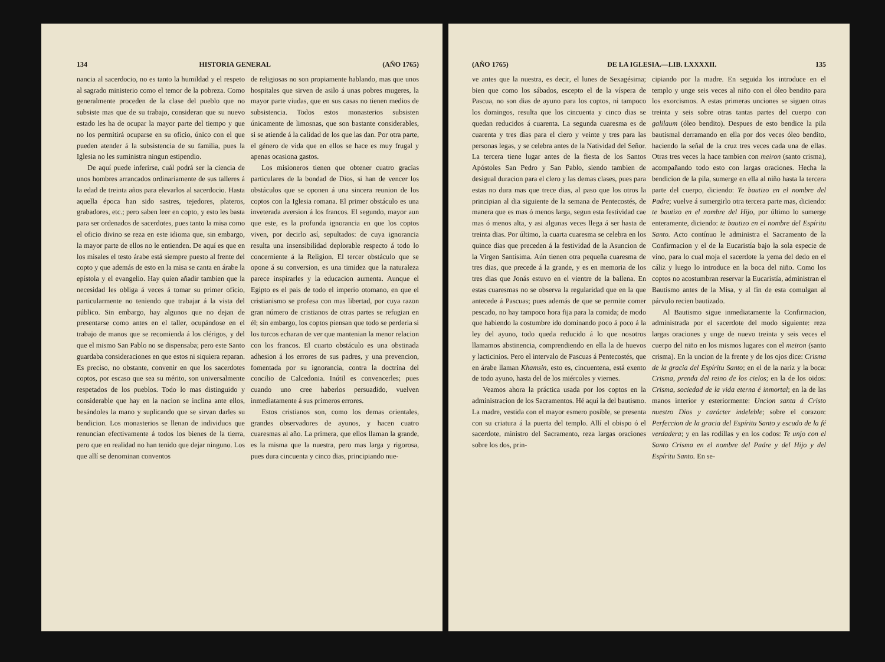134 HISTORIA GENERAL (AÑO 1765)
nancia al sacerdocio, no es tanto la humildad y el respeto al sagrado ministerio como el temor de la pobreza. Como generalmente proceden de la clase del pueblo que no subsiste mas que de su trabajo, consideran que su nuevo estado les ha de ocupar la mayor parte del tiempo y que no los permitirá ocuparse en su oficio, único con el que pueden atender á la subsistencia de su familia, pues la Iglesia no les suministra ningun estipendio.
De aquí puede inferirse, cuál podrá ser la ciencia de unos hombres arrancados ordinariamente de sus talleres á la edad de treinta años para elevarlos al sacerdocio. Hasta aquella época han sido sastres, tejedores, plateros, grabadores, etc.; pero saben leer en copto, y esto les basta para ser ordenados de sacerdotes, pues tanto la misa como el oficio divino se reza en este idioma que, sin embargo, la mayor parte de ellos no le entienden. De aquí es que en los misales el testo árabe está siempre puesto al frente del copto y que además de esto en la misa se canta en árabe la epístola y el evangelio. Hay quien añadir tambien que la necesidad les obliga á veces á tomar su primer oficio, particularmente no teniendo que trabajar á la vista del público. Sin embargo, hay algunos que no dejan de presentarse como antes en el taller, ocupándose en el trabajo de manos que se recomienda á los clérigos, y del que el mismo San Pablo no se dispensaba; pero este Santo guardaba consideraciones en que estos ni siquiera reparan. Es preciso, no obstante, convenir en que los sacerdotes coptos, por escaso que sea su mérito, son universalmente respetados de los pueblos. Todo lo mas distinguido y considerable que hay en la nacion se inclina ante ellos, besándoles la mano y suplicando que se sirvan darles su bendicion. Los monasterios se llenan de individuos que renuncian efectivamente á todos los bienes de la tierra, pero que en realidad no han tenido que dejar ninguno. Los que allí se denominan conventos
de religiosas no son propiamente hablando, mas que unos hospitales que sirven de asilo á unas pobres mugeres, la mayor parte viudas, que en sus casas no tienen medios de subsistencia. Todos estos monasterios subsisten únicamente de limosnas, que son bastante considerables, si se atiende á la calidad de los que las dan. Por otra parte, el género de vida que en ellos se hace es muy frugal y apenas ocasiona gastos.
Los misioneros tienen que obtener cuatro gracias particulares de la bondad de Dios, si han de vencer los obstáculos que se oponen á una sincera reunion de los coptos con la Iglesia romana. El primer obstáculo es una inveterada aversion á los francos. El segundo, mayor aun que este, es la profunda ignorancia en que los coptos viven, por decirlo así, sepultados: de cuya ignorancia resulta una insensibilidad deplorable respecto á todo lo concerniente á la Religion. El tercer obstáculo que se opone á su conversion, es una timidez que la naturaleza parece inspirarles y la educacion aumenta. Aunque el Egipto es el pais de todo el imperio otomano, en que el cristianismo se profesa con mas libertad, por cuya razon gran número de cristianos de otras partes se refugian en él; sin embargo, los coptos piensan que todo se perderia si los turcos echaran de ver que mantenian la menor relacion con los francos. El cuarto obstáculo es una obstinada adhesion á los errores de sus padres, y una prevencion, fomentada por su ignorancia, contra la doctrina del concilio de Calcedonia. Inútil es convencerles; pues cuando uno cree haberlos persuadido, vuelven inmediatamente á sus primeros errores.
Estos cristianos son, como los demas orientales, grandes observadores de ayunos, y hacen cuatro cuaresmas al año. La primera, que ellos llaman la grande, es la misma que la nuestra, pero mas larga y rigorosa, pues dura cincuenta y cinco dias, principiando nue-
(AÑO 1765) DE LA IGLESIA.—LIB. LXXXXII. 135
ve antes que la nuestra, es decir, el lunes de Sexagésima; bien que como los sábados, escepto el de la víspera de Pascua, no son dias de ayuno para los coptos, ni tampoco los domingos, resulta que los cincuenta y cinco dias se quedan reducidos á cuarenta. La segunda cuaresma es de cuarenta y tres dias para el clero y veinte y tres para las personas legas, y se celebra antes de la Natividad del Señor. La tercera tiene lugar antes de la fiesta de los Santos Apóstoles San Pedro y San Pablo, siendo tambien de desigual duracion para el clero y las demas clases, pues para estas no dura mas que trece dias, al paso que los otros la principian al dia siguiente de la semana de Pentecostés, de manera que es mas ó menos larga, segun esta festividad cae mas ó menos alta, y asi algunas veces llega á ser hasta de treinta dias. Por último, la cuarta cuaresma se celebra en los quince dias que preceden á la festividad de la Asuncion de la Virgen Santísima. Aún tienen otra pequeña cuaresma de tres dias, que precede á la grande, y es en memoria de los tres dias que Jonás estuvo en el vientre de la ballena. En estas cuaresmas no se observa la regularidad que en la que antecede á Pascuas; pues además de que se permite comer pescado, no hay tampoco hora fija para la comida; de modo que habiendo la costumbre ido dominando poco á poco á la ley del ayuno, todo queda reducido á lo que nosotros llamamos abstinencia, comprendiendo en ella la de huevos y lacticinios. Pero el intervalo de Pascuas á Pentecostés, que en árabe llaman Khamsin, esto es, cincuentena, está exento de todo ayuno, hasta del de los miércoles y viernes.
Veamos ahora la práctica usada por los coptos en la administracion de los Sacramentos. Hé aquí la del bautismo. La madre, vestida con el mayor esmero posible, se presenta con su criatura á la puerta del templo. Allí el obispo ó el sacerdote, ministro del Sacramento, reza largas oraciones sobre los dos, prin-
cipiando por la madre. En seguida los introduce en el templo y unge seis veces al niño con el óleo bendito para los exorcismos. A estas primeras unciones se siguen otras treinta y seis sobre otras tantas partes del cuerpo con galilaum (óleo bendito). Despues de esto bendice la pila bautismal derramando en ella por dos veces óleo bendito, haciendo la señal de la cruz tres veces cada una de ellas. Otras tres veces la hace tambien con meiron (santo crisma), acompañando todo esto con largas oraciones. Hecha la bendicion de la pila, sumerge en ella al niño hasta la tercera parte del cuerpo, diciendo: Te bautizo en el nombre del Padre; vuelve á sumergirlo otra tercera parte mas, diciendo: te bautizo en el nombre del Hijo, por último lo sumerge enteramente, diciendo: te bautizo en el nombre del Espíritu Santo. Acto contínuo le administra el Sacramento de la Confirmacion y el de la Eucaristía bajo la sola especie de vino, para lo cual moja el sacerdote la yema del dedo en el cáliz y luego lo introduce en la boca del niño. Como los coptos no acostumbran reservar la Eucaristía, administran el Bautismo antes de la Misa, y al fin de esta comulgan al párvulo recien bautizado.
Al Bautismo sigue inmediatamente la Confirmacion, administrada por el sacerdote del modo siguiente: reza largas oraciones y unge de nuevo treinta y seis veces el cuerpo del niño en los mismos lugares con el meiron (santo crisma). En la uncion de la frente y de los ojos dice: Crisma de la gracia del Espíritu Santo; en el de la nariz y la boca: Crisma, prenda del reino de los cielos; en la de los oidos: Crisma, sociedad de la vida eterna é inmortal; en la de las manos interior y esteriormente: Uncion santa á Cristo nuestro Dios y carácter indeleble; sobre el corazon: Perfeccion de la gracia del Espíritu Santo y escudo de la fé verdadera; y en las rodillas y en los codos: Te unjo con el Santo Crisma en el nombre del Padre y del Hijo y del Espíritu Santo. En se-